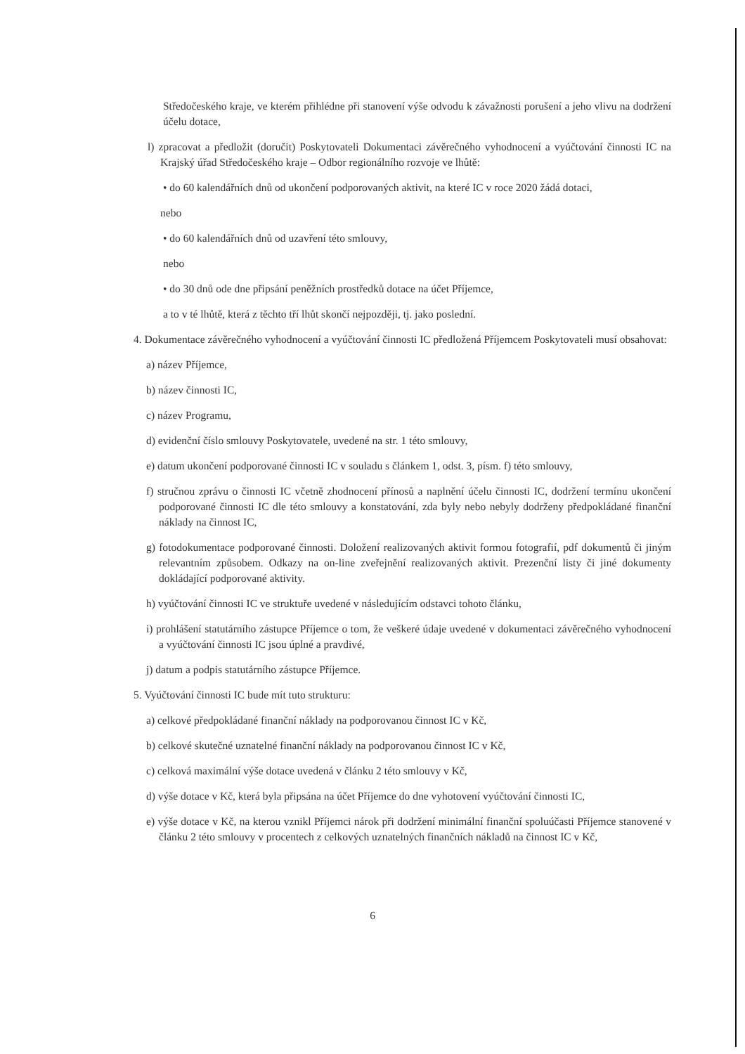Středočeského kraje, ve kterém přihlédne při stanovení výše odvodu k závažnosti porušení a jeho vlivu na dodržení účelu dotace,
l) zpracovat a předložit (doručit) Poskytovateli Dokumentaci závěrečného vyhodnocení a vyúčtování činnosti IC na Krajský úřad Středočeského kraje – Odbor regionálního rozvoje ve lhůtě:
• do 60 kalendářních dnů od ukončení podporovaných aktivit, na které IC v roce 2020 žádá dotaci,
nebo
• do 60 kalendářních dnů od uzavření této smlouvy,
nebo
• do 30 dnů ode dne připsání peněžních prostředků dotace na účet Příjemce,
a to v té lhůtě, která z těchto tří lhůt skončí nejpozději, tj. jako poslední.
4. Dokumentace závěrečného vyhodnocení a vyúčtování činnosti IC předložená Příjemcem Poskytovateli musí obsahovat:
a) název Příjemce,
b) název činnosti IC,
c) název Programu,
d) evidenční číslo smlouvy Poskytovatele, uvedené na str. 1 této smlouvy,
e) datum ukončení podporované činnosti IC v souladu s článkem 1, odst. 3, písm. f) této smlouvy,
f) stručnou zprávu o činnosti IC včetně zhodnocení přínosů a naplnění účelu činnosti IC, dodržení termínu ukončení podporované činnosti IC dle této smlouvy a konstatování, zda byly nebo nebyly dodrženy předpokládané finanční náklady na činnost IC,
g) fotodokumentace podporované činnosti. Doložení realizovaných aktivit formou fotografií, pdf dokumentů či jiným relevantním způsobem. Odkazy na on-line zveřejnění realizovaných aktivit. Prezenční listy či jiné dokumenty dokládající podporované aktivity.
h) vyúčtování činnosti IC ve struktuře uvedené v následujícím odstavci tohoto článku,
i) prohlášení statutárního zástupce Příjemce o tom, že veškeré údaje uvedené v dokumentaci závěrečného vyhodnocení a vyúčtování činnosti IC jsou úplné a pravdivé,
j) datum a podpis statutárního zástupce Příjemce.
5. Vyúčtování činnosti IC bude mít tuto strukturu:
a) celkové předpokládané finanční náklady na podporovanou činnost IC v Kč,
b) celkové skutečné uznatelné finanční náklady na podporovanou činnost IC v Kč,
c) celková maximální výše dotace uvedená v článku 2 této smlouvy v Kč,
d) výše dotace v Kč, která byla připsána na účet Příjemce do dne vyhotovení vyúčtování činnosti IC,
e) výše dotace v Kč, na kterou vznikl Příjemci nárok při dodržení minimální finanční spoluúčasti Příjemce stanovené v článku 2 této smlouvy v procentech z celkových uznatelných finančních nákladů na činnost IC v Kč,
6